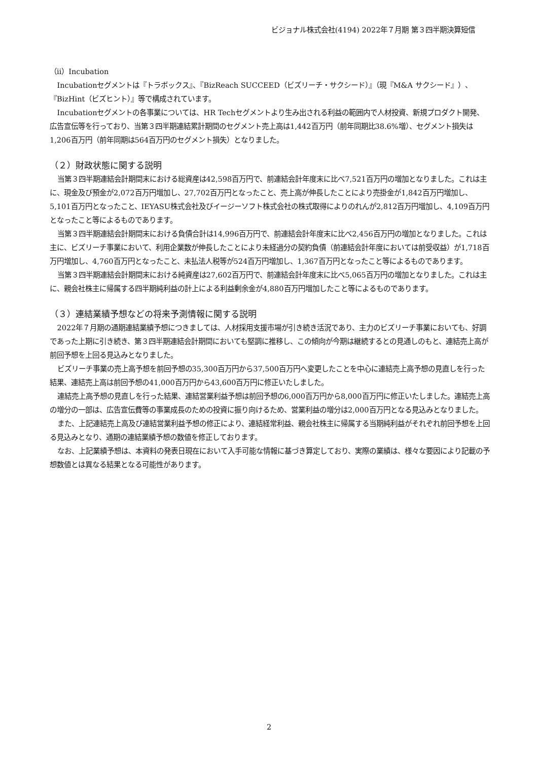ビジョナル株式会社(4194) 2022年７月期 第３四半期決算短信
（ⅱ）Incubation
Incubationセグメントは『トラボックス』、『BizReach SUCCEED（ビズリーチ・サクシード）』（現『M&A サクシード』）、『BizHint（ビズヒント）』等で構成されています。
Incubationセグメントの各事業については、HR Techセグメントより生み出される利益の範囲内で人材投資、新規プロダクト開発、広告宣伝等を行っており、当第３四半期連結累計期間のセグメント売上高は1,442百万円（前年同期比38.6%増）、セグメント損失は1,206百万円（前年同期は564百万円のセグメント損失）となりました。
（２）財政状態に関する説明
当第３四半期連結会計期間末における総資産は42,598百万円で、前連結会計年度末に比べ7,521百万円の増加となりました。これは主に、現金及び預金が2,072百万円増加し、27,702百万円となったこと、売上高が伸長したことにより売掛金が1,842百万円増加し、5,101百万円となったこと、IEYASU株式会社及びイージーソフト株式会社の株式取得によりのれんが2,812百万円増加し、4,109百万円となったこと等によるものであります。
当第３四半期連結会計期間末における負債合計は14,996百万円で、前連結会計年度末に比べ2,456百万円の増加となりました。これは主に、ビズリーチ事業において、利用企業数が伸長したことにより未経過分の契約負債（前連結会計年度においては前受収益）が1,718百万円増加し、4,760百万円となったこと、未払法人税等が524百万円増加し、1,367百万円となったこと等によるものであります。
当第３四半期連結会計期間末における純資産は27,602百万円で、前連結会計年度末に比べ5,065百万円の増加となりました。これは主に、親会社株主に帰属する四半期純利益の計上による利益剰余金が4,880百万円増加したこと等によるものであります。
（３）連結業績予想などの将来予測情報に関する説明
2022年７月期の通期連結業績予想につきましては、人材採用支援市場が引き続き活況であり、主力のビズリーチ事業においても、好調であった上期に引き続き、第３四半期連結会計期間においても堅調に推移し、この傾向が今期は継続するとの見通しのもと、連結売上高が前回予想を上回る見込みとなりました。
ビズリーチ事業の売上高予想を前回予想の35,300百万円から37,500百万円へ変更したことを中心に連結売上高予想の見直しを行った結果、連結売上高は前回予想の41,000百万円から43,600百万円に修正いたしました。
連結売上高予想の見直しを行った結果、連結営業利益予想は前回予想の6,000百万円から8,000百万円に修正いたしました。連結売上高の増分の一部は、広告宣伝費等の事業成長のための投資に振り向けるため、営業利益の増分は2,000百万円となる見込みとなりました。
また、上記連結売上高及び連結営業利益予想の修正により、連結経常利益、親会社株主に帰属する当期純利益がそれぞれ前回予想を上回る見込みとなり、通期の連結業績予想の数値を修正しております。
なお、上記業績予想は、本資料の発表日現在において入手可能な情報に基づき算定しており、実際の業績は、様々な要因により記載の予想数値とは異なる結果となる可能性があります。
2